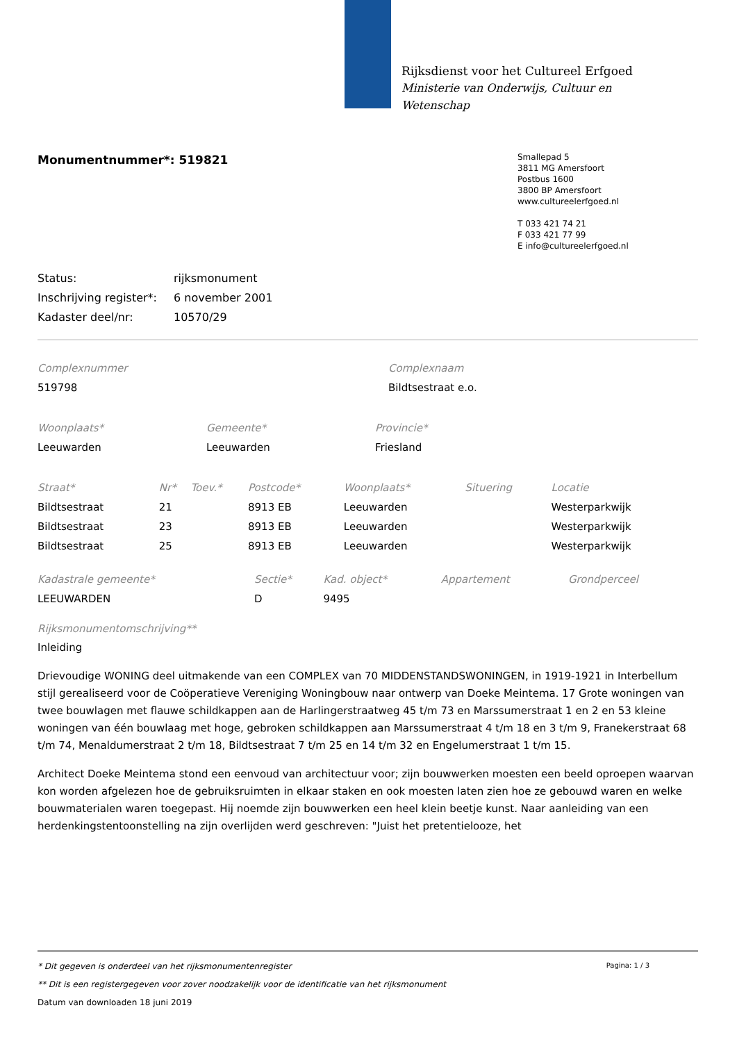Rijksdienst voor het Cultureel Erfgoed
Ministerie van Onderwijs, Cultuur en
Wetenschap
Monumentnummer*: 519821
Smallepad 5
3811 MG Amersfoort
Postbus 1600
3800 BP Amersfoort
www.cultureelerfgoed.nl
T 033 421 74 21
F 033 421 77 99
E info@cultureelerfgoed.nl
| Status: | rijksmonument |
| Inschrijving register*: | 6 november 2001 |
| Kadaster deel/nr: | 10570/29 |
| Complexnummer | Complexnaam |
| --- | --- |
| 519798 | Bildtsestraat e.o. |
| Woonplaats* | Gemeente* | Provincie* |
| --- | --- | --- |
| Leeuwarden | Leeuwarden | Friesland |
| Straat* | Nr* | Toev.* | Postcode* | Woonplaats* | Situering | Locatie |
| --- | --- | --- | --- | --- | --- | --- |
| Bildtsestraat | 21 | | 8913 EB | Leeuwarden | | Westerparkwijk |
| Bildtsestraat | 23 | | 8913 EB | Leeuwarden | | Westerparkwijk |
| Bildtsestraat | 25 | | 8913 EB | Leeuwarden | | Westerparkwijk |
| Kadastrale gemeente* | Sectie* | Kad. object* | Appartement | Grondperceel |
| --- | --- | --- | --- | --- |
| LEEUWARDEN | D | 9495 | | |
Rijksmonumentomschrijving**
Inleiding
Drievoudige WONING deel uitmakende van een COMPLEX van 70 MIDDENSTANDSWONINGEN, in 1919-1921 in Interbellum stijl gerealiseerd voor de Coöperatieve Vereniging Woningbouw naar ontwerp van Doeke Meintema. 17 Grote woningen van twee bouwlagen met flauwe schildkappen aan de Harlingerstraatweg 45 t/m 73 en Marssumerstraat 1 en 2 en 53 kleine woningen van één bouwlaag met hoge, gebroken schildkappen aan Marssumerstraat 4 t/m 18 en 3 t/m 9, Franekerstraat 68 t/m 74, Menaldumerstraat 2 t/m 18, Bildtsestraat 7 t/m 25 en 14 t/m 32 en Engelumerstraat 1 t/m 15.
Architect Doeke Meintema stond een eenvoud van architectuur voor; zijn bouwwerken moesten een beeld oproepen waarvan kon worden afgelezen hoe de gebruiksruimten in elkaar staken en ook moesten laten zien hoe ze gebouwd waren en welke bouwmaterialen waren toegepast. Hij noemde zijn bouwwerken een heel klein beetje kunst. Naar aanleiding van een herdenkingstentoonstelling na zijn overlijden werd geschreven: "Juist het pretentielooze, het
* Dit gegeven is onderdeel van het rijksmonumentenregister Pagina: 1 / 3
** Dit is een registergegeven voor zover noodzakelijk voor de identificatie van het rijksmonument
Datum van downloaden 18 juni 2019